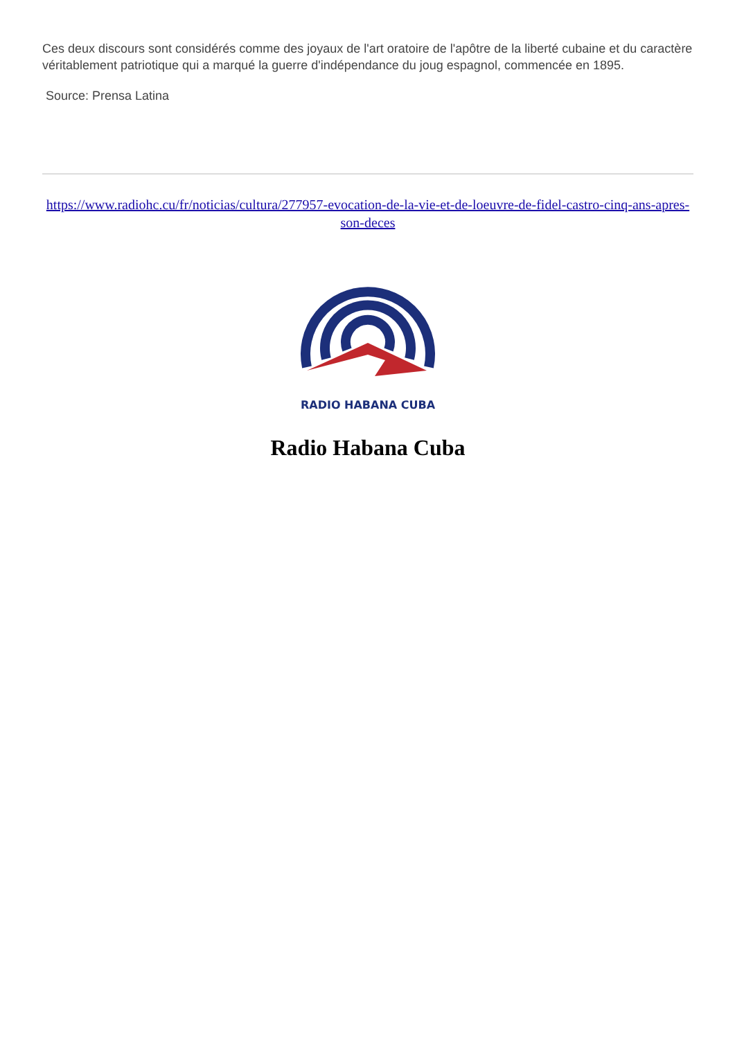Ces deux discours sont considérés comme des joyaux de l'art oratoire de l'apôtre de la liberté cubaine et du caractère véritablement patriotique qui a marqué la guerre d'indépendance du joug espagnol, commencée en 1895.
Source: Prensa Latina
https://www.radiohc.cu/fr/noticias/cultura/277957-evocation-de-la-vie-et-de-loeuvre-de-fidel-castro-cinq-ans-apres-son-deces
RADIO HABANA CUBA
Radio Habana Cuba